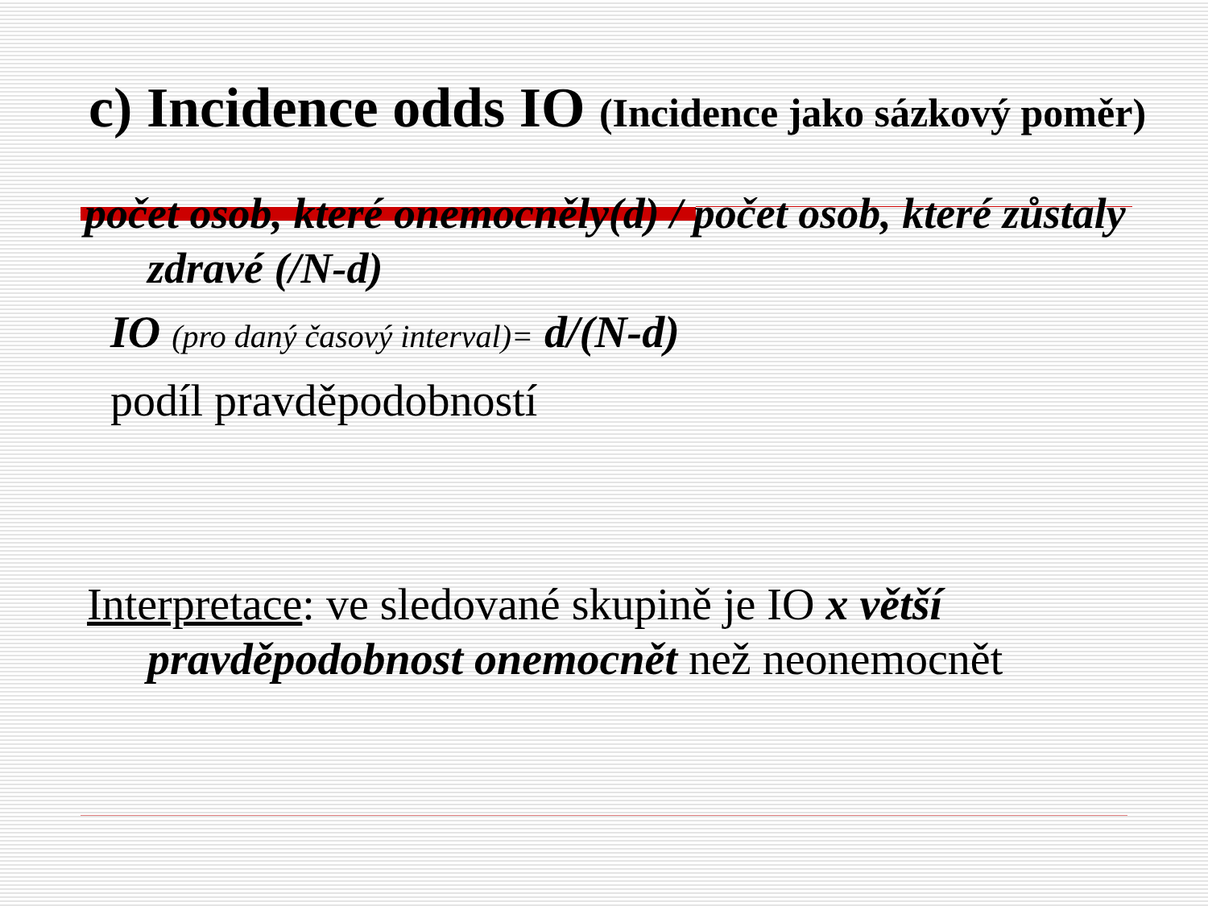c) Incidence odds IO (Incidence jako sázkový poměr)
počet osob, které onemocněly(d) / počet osob, které zůstaly zdravé (/N-d)
IO (pro daný časový interval)= d/(N-d)
podíl pravděpodobností
Interpretace: ve sledované skupině je IO x větší pravděpodobnost onemocnět než neonemocnět